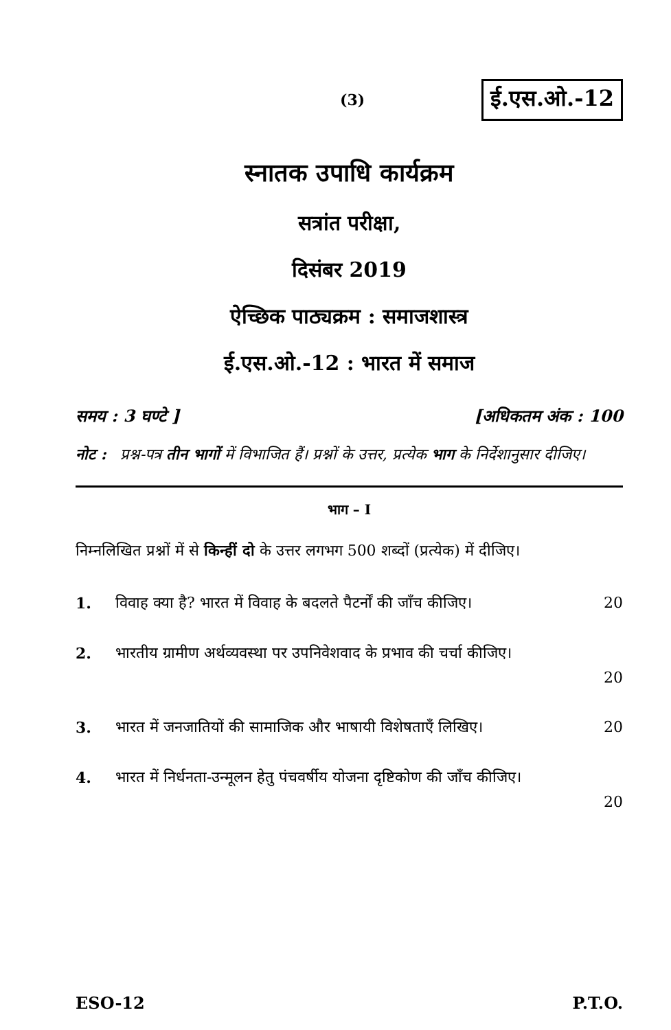(3) ई.एस.ओ.-12
स्नातक उपाधि कार्यक्रम
सत्रांत परीक्षा,
दिसंबर 2019
ऐच्छिक पाठ्यक्रम : समाजशास्त्र
ई.एस.ओ.-12 : भारत में समाज
समय : 3 घण्टे ] [अधिकतम अंक : 100
नोट : प्रश्न-पत्र तीन भागों में विभाजित हैं। प्रश्नों के उत्तर, प्रत्येक भाग के निर्देशानुसार दीजिए।
भाग – I
निम्नलिखित प्रश्नों में से किन्हीं दो के उत्तर लगभग 500 शब्दों (प्रत्येक) में दीजिए।
1. विवाह क्या है? भारत में विवाह के बदलते पैटर्नों की जाँच कीजिए। 20
2. भारतीय ग्रामीण अर्थव्यवस्था पर उपनिवेशवाद के प्रभाव की चर्चा कीजिए।
20
3. भारत में जनजातियों की सामाजिक और भाषायी विशेषताएँ लिखिए। 20
4. भारत में निर्धनता-उन्मूलन हेतु पंचवर्षीय योजना दृष्टिकोण की जाँच कीजिए।
20
ESO-12 P.T.O.